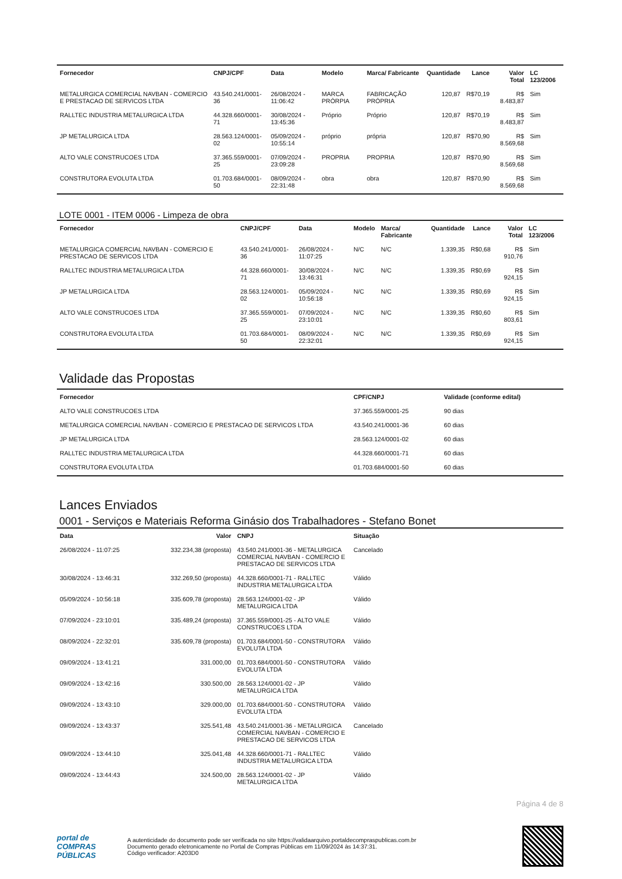| Fornecedor | CNPJ/CPF | Data | Modelo | Marca/ Fabricante | Quantidade | Lance | Valor Total | LC 123/2006 |
| --- | --- | --- | --- | --- | --- | --- | --- | --- |
| METALURGICA COMERCIAL NAVBAN - COMERCIO E PRESTACAO DE SERVICOS LTDA | 43.540.241/0001-36 | 26/08/2024 - 11:06:42 | MARCA PRÓRPIA | FABRICAÇÃO PRÓPRIA | 120,87 | R$70,19 | R$ 8.483,87 | Sim |
| RALLTEC INDUSTRIA METALURGICA LTDA | 44.328.660/0001-71 | 30/08/2024 - 13:45:36 | Próprio | Próprio | 120,87 | R$70,19 | R$ 8.483,87 | Sim |
| JP METALURGICA LTDA | 28.563.124/0001-02 | 05/09/2024 - 10:55:14 | próprio | própria | 120,87 | R$70,90 | R$ 8.569,68 | Sim |
| ALTO VALE CONSTRUCOES LTDA | 37.365.559/0001-25 | 07/09/2024 - 23:09:28 | PROPRIA | PROPRIA | 120,87 | R$70,90 | R$ 8.569,68 | Sim |
| CONSTRUTORA EVOLUTA LTDA | 01.703.684/0001-50 | 08/09/2024 - 22:31:48 | obra | obra | 120,87 | R$70,90 | R$ 8.569,68 | Sim |
LOTE 0001 - ITEM 0006 - Limpeza de obra
| Fornecedor | CNPJ/CPF | Data | Modelo | Marca/ Fabricante | Quantidade | Lance | Valor Total | LC 123/2006 |
| --- | --- | --- | --- | --- | --- | --- | --- | --- |
| METALURGICA COMERCIAL NAVBAN - COMERCIO E PRESTACAO DE SERVICOS LTDA | 43.540.241/0001-36 | 26/08/2024 - 11:07:25 | N/C | N/C | 1.339,35 | R$0,68 | R$ 910,76 | Sim |
| RALLTEC INDUSTRIA METALURGICA LTDA | 44.328.660/0001-71 | 30/08/2024 - 13:46:31 | N/C | N/C | 1.339,35 | R$0,69 | R$ 924,15 | Sim |
| JP METALURGICA LTDA | 28.563.124/0001-02 | 05/09/2024 - 10:56:18 | N/C | N/C | 1.339,35 | R$0,69 | R$ 924,15 | Sim |
| ALTO VALE CONSTRUCOES LTDA | 37.365.559/0001-25 | 07/09/2024 - 23:10:01 | N/C | N/C | 1.339,35 | R$0,60 | R$ 803,61 | Sim |
| CONSTRUTORA EVOLUTA LTDA | 01.703.684/0001-50 | 08/09/2024 - 22:32:01 | N/C | N/C | 1.339,35 | R$0,69 | R$ 924,15 | Sim |
Validade das Propostas
| Fornecedor | CPF/CNPJ | Validade (conforme edital) |
| --- | --- | --- |
| ALTO VALE CONSTRUCOES LTDA | 37.365.559/0001-25 | 90 dias |
| METALURGICA COMERCIAL NAVBAN - COMERCIO E PRESTACAO DE SERVICOS LTDA | 43.540.241/0001-36 | 60 dias |
| JP METALURGICA LTDA | 28.563.124/0001-02 | 60 dias |
| RALLTEC INDUSTRIA METALURGICA LTDA | 44.328.660/0001-71 | 60 dias |
| CONSTRUTORA EVOLUTA LTDA | 01.703.684/0001-50 | 60 dias |
Lances Enviados
0001 - Serviços e Materiais Reforma Ginásio dos Trabalhadores - Stefano Bonet
| Data | Valor | CNPJ | Situação |
| --- | --- | --- | --- |
| 26/08/2024 - 11:07:25 | 332.234,38 (proposta) | 43.540.241/0001-36 - METALURGICA COMERCIAL NAVBAN - COMERCIO E PRESTACAO DE SERVICOS LTDA | Cancelado |
| 30/08/2024 - 13:46:31 | 332.269,50 (proposta) | 44.328.660/0001-71 - RALLTEC INDUSTRIA METALURGICA LTDA | Válido |
| 05/09/2024 - 10:56:18 | 335.609,78 (proposta) | 28.563.124/0001-02 - JP METALURGICA LTDA | Válido |
| 07/09/2024 - 23:10:01 | 335.489,24 (proposta) | 37.365.559/0001-25 - ALTO VALE CONSTRUCOES LTDA | Válido |
| 08/09/2024 - 22:32:01 | 335.609,78 (proposta) | 01.703.684/0001-50 - CONSTRUTORA EVOLUTA LTDA | Válido |
| 09/09/2024 - 13:41:21 | 331.000,00 | 01.703.684/0001-50 - CONSTRUTORA EVOLUTA LTDA | Válido |
| 09/09/2024 - 13:42:16 | 330.500,00 | 28.563.124/0001-02 - JP METALURGICA LTDA | Válido |
| 09/09/2024 - 13:43:10 | 329.000,00 | 01.703.684/0001-50 - CONSTRUTORA EVOLUTA LTDA | Válido |
| 09/09/2024 - 13:43:37 | 325.541,48 | 43.540.241/0001-36 - METALURGICA COMERCIAL NAVBAN - COMERCIO E PRESTACAO DE SERVICOS LTDA | Cancelado |
| 09/09/2024 - 13:44:10 | 325.041,48 | 44.328.660/0001-71 - RALLTEC INDUSTRIA METALURGICA LTDA | Válido |
| 09/09/2024 - 13:44:43 | 324.500,00 | 28.563.124/0001-02 - JP METALURGICA LTDA | Válido |
Página 4 de 8
portal de
COMPRAS
PÚBLICAS
A autenticidade do documento pode ser verificada no site https://validaarquivo.portaldecompraspublicas.com.br
Documento gerado eletronicamente no Portal de Compras Públicas em 11/09/2024 às 14:37:31.
Código verificador: A203D0